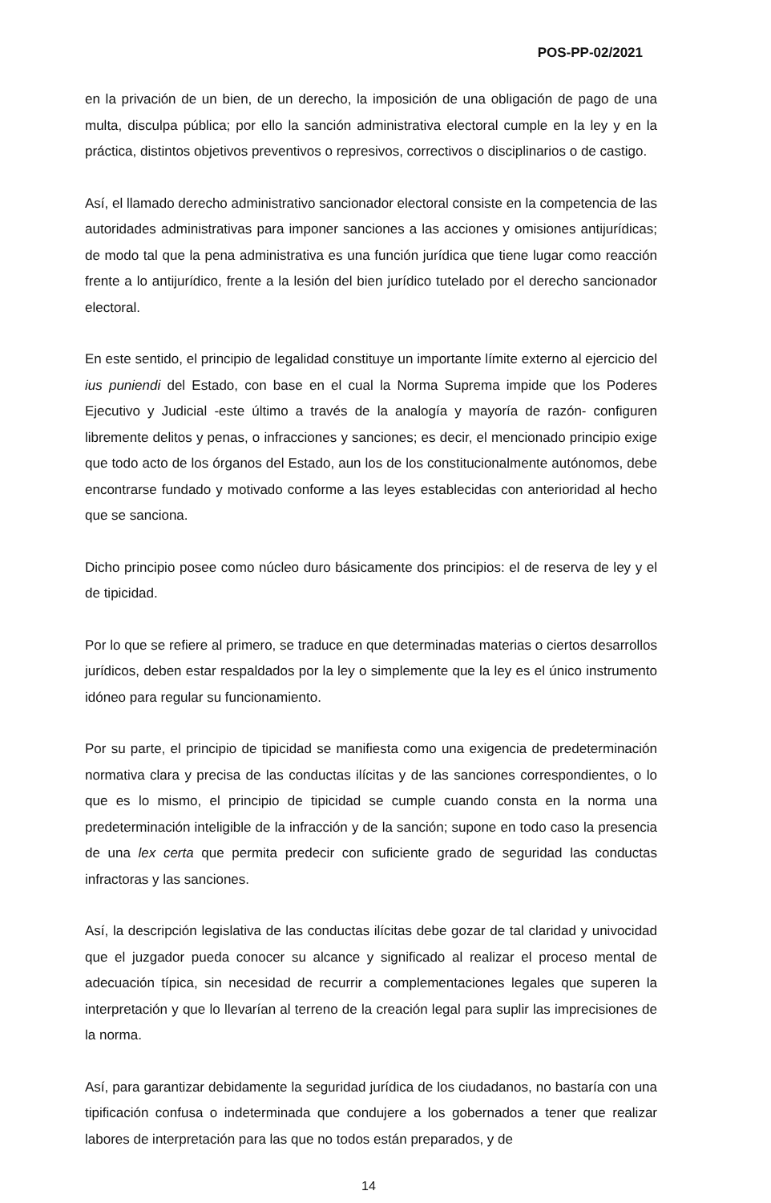POS-PP-02/2021
en la privación de un bien, de un derecho, la imposición de una obligación de pago de una multa, disculpa pública; por ello la sanción administrativa electoral cumple en la ley y en la práctica, distintos objetivos preventivos o represivos, correctivos o disciplinarios o de castigo.
Así, el llamado derecho administrativo sancionador electoral consiste en la competencia de las autoridades administrativas para imponer sanciones a las acciones y omisiones antijurídicas; de modo tal que la pena administrativa es una función jurídica que tiene lugar como reacción frente a lo antijurídico, frente a la lesión del bien jurídico tutelado por el derecho sancionador electoral.
En este sentido, el principio de legalidad constituye un importante límite externo al ejercicio del ius puniendi del Estado, con base en el cual la Norma Suprema impide que los Poderes Ejecutivo y Judicial -este último a través de la analogía y mayoría de razón- configuren libremente delitos y penas, o infracciones y sanciones; es decir, el mencionado principio exige que todo acto de los órganos del Estado, aun los de los constitucionalmente autónomos, debe encontrarse fundado y motivado conforme a las leyes establecidas con anterioridad al hecho que se sanciona.
Dicho principio posee como núcleo duro básicamente dos principios: el de reserva de ley y el de tipicidad.
Por lo que se refiere al primero, se traduce en que determinadas materias o ciertos desarrollos jurídicos, deben estar respaldados por la ley o simplemente que la ley es el único instrumento idóneo para regular su funcionamiento.
Por su parte, el principio de tipicidad se manifiesta como una exigencia de predeterminación normativa clara y precisa de las conductas ilícitas y de las sanciones correspondientes, o lo que es lo mismo, el principio de tipicidad se cumple cuando consta en la norma una predeterminación inteligible de la infracción y de la sanción; supone en todo caso la presencia de una lex certa que permita predecir con suficiente grado de seguridad las conductas infractoras y las sanciones.
Así, la descripción legislativa de las conductas ilícitas debe gozar de tal claridad y univocidad que el juzgador pueda conocer su alcance y significado al realizar el proceso mental de adecuación típica, sin necesidad de recurrir a complementaciones legales que superen la interpretación y que lo llevarían al terreno de la creación legal para suplir las imprecisiones de la norma.
Así, para garantizar debidamente la seguridad jurídica de los ciudadanos, no bastaría con una tipificación confusa o indeterminada que condujere a los gobernados a tener que realizar labores de interpretación para las que no todos están preparados, y de
14